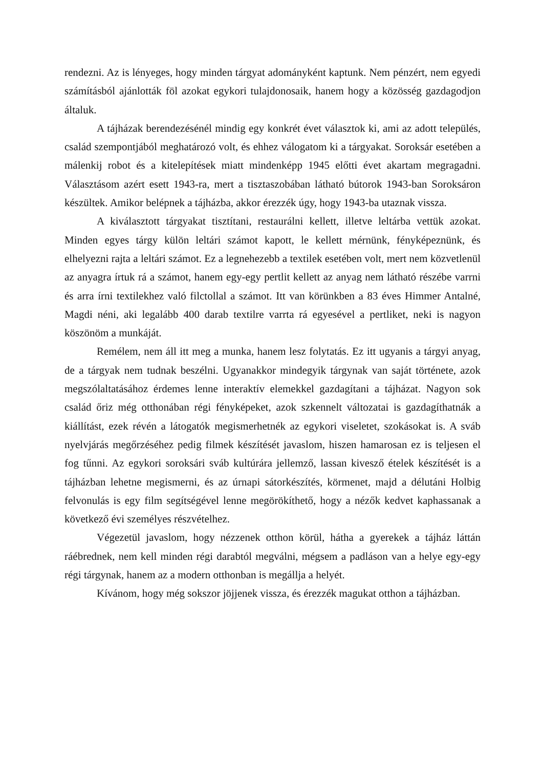rendezni. Az is lényeges, hogy minden tárgyat adományként kaptunk. Nem pénzért, nem egyedi számításból ajánlották föl azokat egykori tulajdonosaik, hanem hogy a közösség gazdagodjon általuk.
A tájházak berendezésénél mindig egy konkrét évet választok ki, ami az adott település, család szempontjából meghatározó volt, és ehhez válogatom ki a tárgyakat. Soroksár esetében a málenkij robot és a kitelepítések miatt mindenképp 1945 előtti évet akartam megragadni. Választásom azért esett 1943-ra, mert a tisztaszobában látható bútorok 1943-ban Soroksáron készültek. Amikor belépnek a tájházba, akkor érezzék úgy, hogy 1943-ba utaznak vissza.
A kiválasztott tárgyakat tisztítani, restaurálni kellett, illetve leltárba vettük azokat. Minden egyes tárgy külön leltári számot kapott, le kellett mérnünk, fényképeznünk, és elhelyezni rajta a leltári számot. Ez a legnehezebb a textilek esetében volt, mert nem közvetlenül az anyagra írtuk rá a számot, hanem egy-egy pertlit kellett az anyag nem látható részébe varrni és arra írni textilekhez való filctollal a számot. Itt van körünkben a 83 éves Himmer Antalné, Magdi néni, aki legalább 400 darab textilre varrta rá egyesével a pertliket, neki is nagyon köszönöm a munkáját.
Remélem, nem áll itt meg a munka, hanem lesz folytatás. Ez itt ugyanis a tárgyi anyag, de a tárgyak nem tudnak beszélni. Ugyanakkor mindegyik tárgynak van saját története, azok megszólaltatásához érdemes lenne interaktív elemekkel gazdagítani a tájházat. Nagyon sok család őriz még otthonában régi fényképeket, azok szkennelt változatai is gazdagíthatnák a kiállítást, ezek révén a látogatók megismerhetnék az egykori viseletet, szokásokat is. A sváb nyelvjárás megőrzéséhez pedig filmek készítését javaslom, hiszen hamarosan ez is teljesen el fog tűnni. Az egykori soroksári sváb kultúrára jellemző, lassan kivesző ételek készítését is a tájházban lehetne megismerni, és az úrnapi sátorkészítés, körmenet, majd a délutáni Holbig felvonulás is egy film segítségével lenne megörökíthető, hogy a nézők kedvet kaphassanak a következő évi személyes részvételhez.
Végezetül javaslom, hogy nézzenek otthon körül, hátha a gyerekek a tájház láttán ráébrednek, nem kell minden régi darabtól megválni, mégsem a padláson van a helye egy-egy régi tárgynak, hanem az a modern otthonban is megállja a helyét.
Kívánom, hogy még sokszor jöjjenek vissza, és érezzék magukat otthon a tájházban.